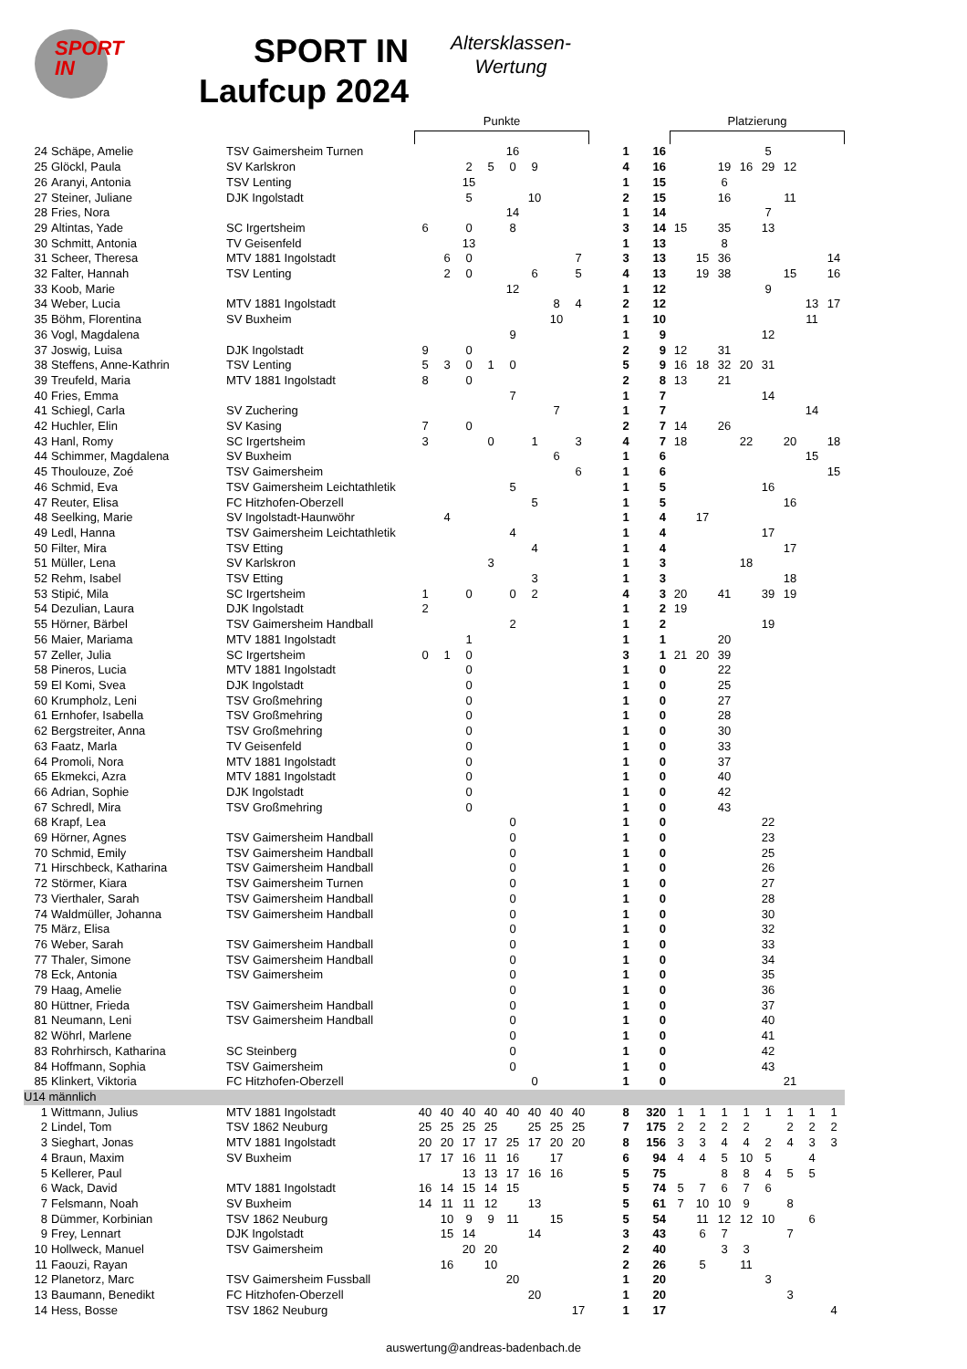SPORT IN
SPORT IN
Laufcup 2024
Altersklassen-
Wertung
| | | | Punkte | | | | | | | | | | | Platzierung | | | | | | | |
| --- | --- | --- | --- | --- | --- | --- | --- | --- | --- | --- | --- | --- | --- | --- | --- | --- | --- | --- | --- | --- | --- |
| 24 | Schäpe, Amelie | TSV Gaimersheim Turnen | | | | | 16 | | | | | 1 | 16 | | | | | 5 | | | |
| 25 | Glöckl, Paula | SV Karlskron | | | 2 | 5 | 0 | 9 | | | | 4 | 16 | | | 19 | 16 | 29 | 12 | | |
| 26 | Aranyi, Antonia | TSV Lenting | | | 15 | | | | | | | 1 | 15 | | | 6 | | | | | |
| 27 | Steiner, Juliane | DJK Ingolstadt | | | 5 | | | 10 | | | | 2 | 15 | | | 16 | | | 11 | | |
| 28 | Fries, Nora | | | | | | 14 | | | | | 1 | 14 | | | | | 7 | | | |
| 29 | Altintas, Yade | SC Irgertsheim | 6 | | 0 | | 8 | | | | | 3 | 14 | 15 | | 35 | | 13 | | | |
| 30 | Schmitt, Antonia | TV Geisenfeld | | | 13 | | | | | | | 1 | 13 | | | 8 | | | | | |
| 31 | Scheer, Theresa | MTV 1881 Ingolstadt | | 6 | 0 | | | | | 7 | | 3 | 13 | | 15 | 36 | | | | | 14 |
| 32 | Falter, Hannah | TSV Lenting | | 2 | 0 | | | 6 | | 5 | | 4 | 13 | | 19 | 38 | | | 15 | | 16 |
| 33 | Koob, Marie | | | | | | 12 | | | | | 1 | 12 | | | | | 9 | | | |
| 34 | Weber, Lucia | MTV 1881 Ingolstadt | | | | | | | 8 | 4 | | 2 | 12 | | | | | | | 13 | 17 |
| 35 | Böhm, Florentina | SV Buxheim | | | | | | | 10 | | | 1 | 10 | | | | | | | 11 | |
| 36 | Vogl, Magdalena | | | | | | 9 | | | | | 1 | 9 | | | | | 12 | | | |
| 37 | Joswig, Luisa | DJK Ingolstadt | 9 | | 0 | | | | | | | 2 | 9 | 12 | | 31 | | | | | |
| 38 | Steffens, Anne-Kathrin | TSV Lenting | 5 | 3 | 0 | 1 | 0 | | | | | 5 | 9 | 16 | 18 | 32 | 20 | 31 | | | |
| 39 | Treufeld, Maria | MTV 1881 Ingolstadt | 8 | | 0 | | | | | | | 2 | 8 | 13 | | 21 | | | | | |
| 40 | Fries, Emma | | | | | | 7 | | | | | 1 | 7 | | | | | 14 | | | |
| 41 | Schiegl, Carla | SV Zuchering | | | | | | | 7 | | | 1 | 7 | | | | | | | 14 | |
| 42 | Huchler, Elin | SV Kasing | 7 | | 0 | | | | | | | 2 | 7 | 14 | | 26 | | | | | |
| 43 | Hanl, Romy | SC Irgertsheim | 3 | | | 0 | | 1 | | 3 | | 4 | 7 | 18 | | | 22 | | 20 | | 18 |
| 44 | Schimmer, Magdalena | SV Buxheim | | | | | | | 6 | | | 1 | 6 | | | | | | | 15 | |
| 45 | Thoulouze, Zoé | TSV Gaimersheim | | | | | | | | 6 | | 1 | 6 | | | | | | | | 15 |
| 46 | Schmid, Eva | TSV Gaimersheim Leichtathletik | | | | | 5 | | | | | 1 | 5 | | | | | 16 | | | |
| 47 | Reuter, Elisa | FC Hitzhofen-Oberzell | | | | | | 5 | | | | 1 | 5 | | | | | | 16 | | |
| 48 | Seelking, Marie | SV Ingolstadt-Haunwöhr | | 4 | | | | | | | | 1 | 4 | | 17 | | | | | | |
| 49 | Ledl, Hanna | TSV Gaimersheim Leichtathletik | | | | | 4 | | | | | 1 | 4 | | | | | 17 | | | |
| 50 | Filter, Mira | TSV Etting | | | | | | 4 | | | | 1 | 4 | | | | | | 17 | | |
| 51 | Müller, Lena | SV Karlskron | | | | 3 | | | | | | 1 | 3 | | | | 18 | | | | |
| 52 | Rehm, Isabel | TSV Etting | | | | | | 3 | | | | 1 | 3 | | | | | | 18 | | |
| 53 | Stipić, Mila | SC Irgertsheim | 1 | | 0 | | 0 | 2 | | | | 4 | 3 | 20 | | 41 | | 39 | 19 | | |
| 54 | Dezulian, Laura | DJK Ingolstadt | 2 | | | | | | | | | 1 | 2 | 19 | | | | | | | |
| 55 | Hörner, Bärbel | TSV Gaimersheim Handball | | | | | 2 | | | | | 1 | 2 | | | | | 19 | | | |
| 56 | Maier, Mariama | MTV 1881 Ingolstadt | | | 1 | | | | | | | 1 | 1 | | | 20 | | | | | |
| 57 | Zeller, Julia | SC Irgertsheim | 0 | 1 | 0 | | | | | | | 3 | 1 | 21 | 20 | 39 | | | | | |
| 58 | Pineros, Lucia | MTV 1881 Ingolstadt | | | 0 | | | | | | | 1 | 0 | | | 22 | | | | | |
| 59 | El Komi, Svea | DJK Ingolstadt | | | 0 | | | | | | | 1 | 0 | | | 25 | | | | | |
| 60 | Krumpholz, Leni | TSV Großmehring | | | 0 | | | | | | | 1 | 0 | | | 27 | | | | | |
| 61 | Ernhofer, Isabella | TSV Großmehring | | | 0 | | | | | | | 1 | 0 | | | 28 | | | | | |
| 62 | Bergstreiter, Anna | TSV Großmehring | | | 0 | | | | | | | 1 | 0 | | | 30 | | | | | |
| 63 | Faatz, Marla | TV Geisenfeld | | | 0 | | | | | | | 1 | 0 | | | 33 | | | | | |
| 64 | Promoli, Nora | MTV 1881 Ingolstadt | | | 0 | | | | | | | 1 | 0 | | | 37 | | | | | |
| 65 | Ekmekci, Azra | MTV 1881 Ingolstadt | | | 0 | | | | | | | 1 | 0 | | | 40 | | | | | |
| 66 | Adrian, Sophie | DJK Ingolstadt | | | 0 | | | | | | | 1 | 0 | | | 42 | | | | | |
| 67 | Schredl, Mira | TSV Großmehring | | | 0 | | | | | | | 1 | 0 | | | 43 | | | | | |
| 68 | Krapf, Lea | | | | | | 0 | | | | | 1 | 0 | | | | | 22 | | | |
| 69 | Hörner, Agnes | TSV Gaimersheim Handball | | | | | 0 | | | | | 1 | 0 | | | | | 23 | | | |
| 70 | Schmid, Emily | TSV Gaimersheim Handball | | | | | 0 | | | | | 1 | 0 | | | | | 25 | | | |
| 71 | Hirschbeck, Katharina | TSV Gaimersheim Handball | | | | | 0 | | | | | 1 | 0 | | | | | 26 | | | |
| 72 | Störmer, Kiara | TSV Gaimersheim Turnen | | | | | 0 | | | | | 1 | 0 | | | | | 27 | | | |
| 73 | Vierthaler, Sarah | TSV Gaimersheim Handball | | | | | 0 | | | | | 1 | 0 | | | | | 28 | | | |
| 74 | Waldmüller, Johanna | TSV Gaimersheim Handball | | | | | 0 | | | | | 1 | 0 | | | | | 30 | | | |
| 75 | März, Elisa | | | | | | 0 | | | | | 1 | 0 | | | | | 32 | | | |
| 76 | Weber, Sarah | TSV Gaimersheim Handball | | | | | 0 | | | | | 1 | 0 | | | | | 33 | | | |
| 77 | Thaler, Simone | TSV Gaimersheim Handball | | | | | 0 | | | | | 1 | 0 | | | | | 34 | | | |
| 78 | Eck, Antonia | TSV Gaimersheim | | | | | 0 | | | | | 1 | 0 | | | | | 35 | | | |
| 79 | Haag, Amelie | | | | | | 0 | | | | | 1 | 0 | | | | | 36 | | | |
| 80 | Hüttner, Frieda | TSV Gaimersheim Handball | | | | | 0 | | | | | 1 | 0 | | | | | 37 | | | |
| 81 | Neumann, Leni | TSV Gaimersheim Handball | | | | | 0 | | | | | 1 | 0 | | | | | 40 | | | |
| 82 | Wöhrl, Marlene | | | | | | 0 | | | | | 1 | 0 | | | | | 41 | | | |
| 83 | Rohrhirsch, Katharina | SC Steinberg | | | | | 0 | | | | | 1 | 0 | | | | | 42 | | | |
| 84 | Hoffmann, Sophia | TSV Gaimersheim | | | | | 0 | | | | | 1 | 0 | | | | | 43 | | | |
| 85 | Klinkert, Viktoria | FC Hitzhofen-Oberzell | | | | | | 0 | | | | 1 | 0 | | | | | | 21 | | |
| U14 männlich | | | | | | | | | | | | | | | | | | | | | |
| 1 | Wittmann, Julius | MTV 1881 Ingolstadt | 40 | 40 | 40 | 40 | 40 | 40 | 40 | 40 | | 8 | 320 | 1 | 1 | 1 | 1 | 1 | 1 | 1 | 1 |
| 2 | Lindel, Tom | TSV 1862 Neuburg | 25 | 25 | 25 | 25 | | 25 | 25 | 25 | | 7 | 175 | 2 | 2 | 2 | 2 | | 2 | 2 | 2 |
| 3 | Sieghart, Jonas | MTV 1881 Ingolstadt | 20 | 20 | 17 | 17 | 25 | 17 | 20 | 20 | | 8 | 156 | 3 | 3 | 4 | 4 | 2 | 4 | 3 | 3 |
| 4 | Braun, Maxim | SV Buxheim | 17 | 17 | 16 | 11 | 16 | | 17 | | | 6 | 94 | 4 | 4 | 5 | 10 | 5 | | 4 | |
| 5 | Kellerer, Paul | | | | 13 | 13 | 17 | 16 | 16 | | | 5 | 75 | | | 8 | 8 | 4 | 5 | 5 | |
| 6 | Wack, David | MTV 1881 Ingolstadt | 16 | 14 | 15 | 14 | 15 | | | | | 5 | 74 | 5 | 7 | 6 | 7 | 6 | | | |
| 7 | Felsmann, Noah | SV Buxheim | 14 | 11 | 11 | 12 | | 13 | | | | 5 | 61 | 7 | 10 | 10 | 9 | | 8 | | |
| 8 | Dümmer, Korbinian | TSV 1862 Neuburg | | 10 | 9 | 9 | 11 | | 15 | | | 5 | 54 | | 11 | 12 | 12 | 10 | | 6 | |
| 9 | Frey, Lennart | DJK Ingolstadt | | 15 | 14 | | | 14 | | | | 3 | 43 | | 6 | 7 | | | 7 | | |
| 10 | Hollweck, Manuel | TSV Gaimersheim | | | 20 | 20 | | | | | | 2 | 40 | | | 3 | 3 | | | | |
| 11 | Faouzi, Rayan | | | 16 | | 10 | | | | | | 2 | 26 | | 5 | | 11 | | | | |
| 12 | Planetorz, Marc | TSV Gaimersheim Fussball | | | | | 20 | | | | | 1 | 20 | | | | | 3 | | | |
| 13 | Baumann, Benedikt | FC Hitzhofen-Oberzell | | | | | | 20 | | | | 1 | 20 | | | | | | 3 | | |
| 14 | Hess, Bosse | TSV 1862 Neuburg | | | | | | | | 17 | | 1 | 17 | | | | | | | | 4 |
auswertung@andreas-badenbach.de